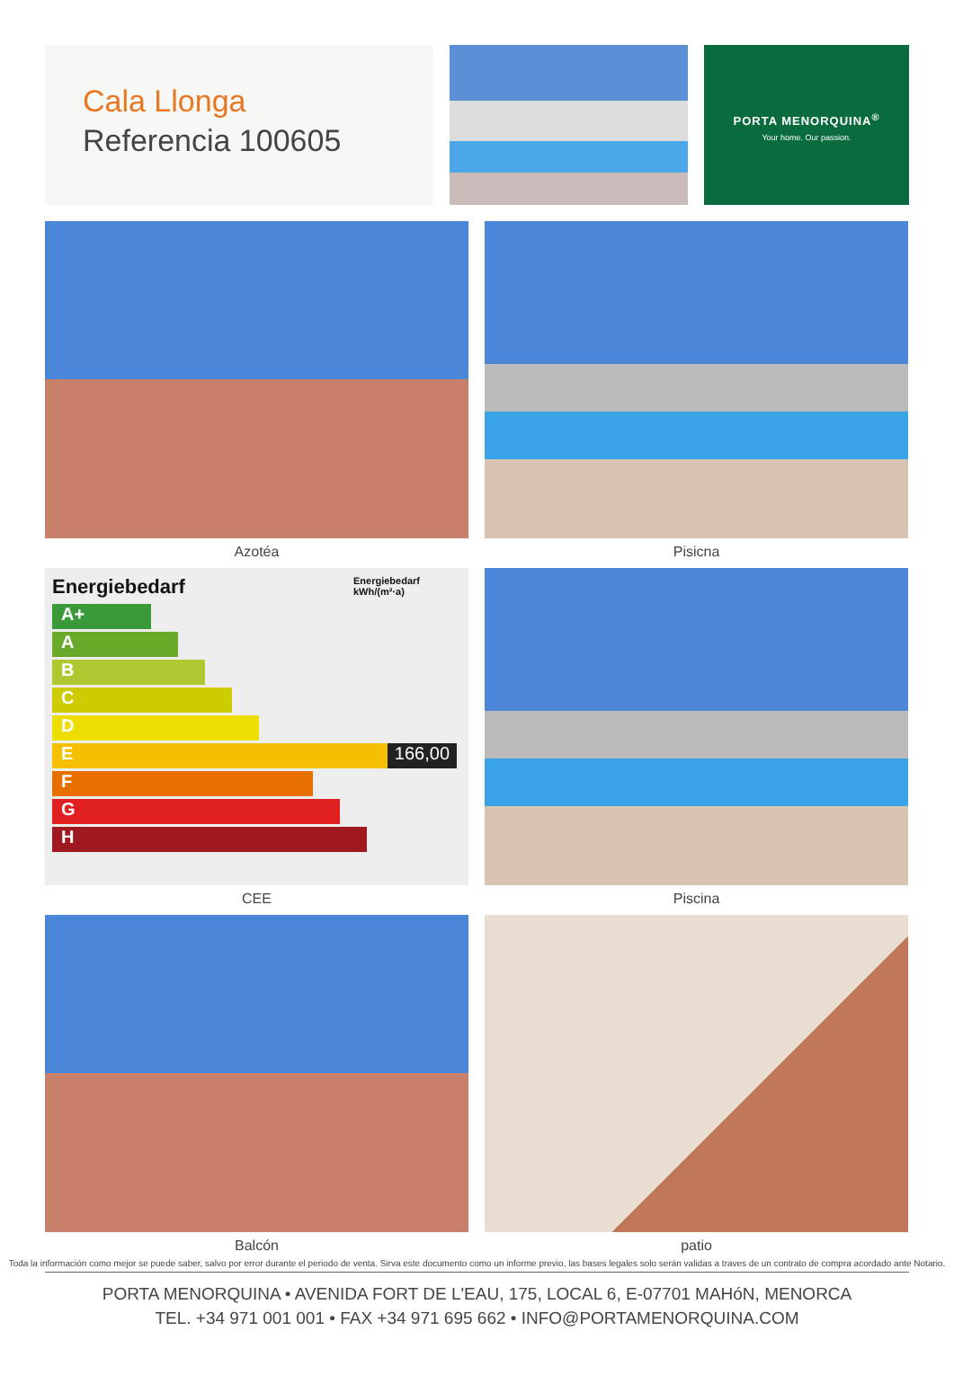Cala Llonga
Referencia 100605
PORTA MENORQUINA<sup>®</sup>
Your home. Our passion.
Azotéa
Pisicna
Energiebedarf Energiebedarf kWh/(m²·a)
A+
A
B
C
D
E 166,00
F
G
H
CEE
Piscina
Balcón
patio
Toda la información como mejor se puede saber, salvo por error durante el periodo de venta. Sirva este documento como un informe previo, las bases legales solo serán validas a traves de un contrato de compra acordado ante Notario.
PORTA MENORQUINA • AVENIDA FORT DE L'EAU, 175, LOCAL 6, E-07701 MAHóN, MENORCA
TEL. +34 971 001 001 • FAX +34 971 695 662 • INFO@PORTAMENORQUINA.COM